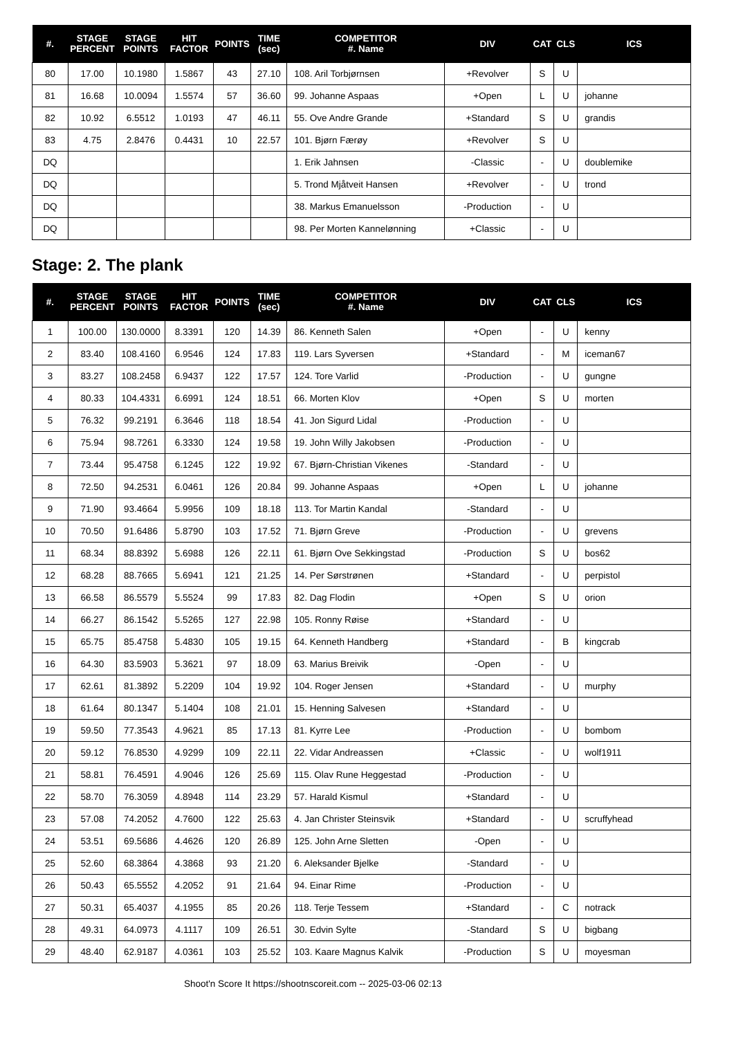| #. | STAGE PERCENT | STAGE POINTS | HIT FACTOR | POINTS | TIME (sec) | COMPETITOR #. Name | DIV | CAT | CLS | ICS |
| --- | --- | --- | --- | --- | --- | --- | --- | --- | --- | --- |
| 80 | 17.00 | 10.1980 | 1.5867 | 43 | 27.10 | 108. Aril Torbjørnsen | +Revolver | S | U | |
| 81 | 16.68 | 10.0094 | 1.5574 | 57 | 36.60 | 99. Johanne Aspaas | +Open | L | U | johanne |
| 82 | 10.92 | 6.5512 | 1.0193 | 47 | 46.11 | 55. Ove Andre Grande | +Standard | S | U | grandis |
| 83 | 4.75 | 2.8476 | 0.4431 | 10 | 22.57 | 101. Bjørn Færøy | +Revolver | S | U | |
| DQ | | | | | | 1. Erik Jahnsen | -Classic | - | U | doublemike |
| DQ | | | | | | 5. Trond Mjåtveit Hansen | +Revolver | - | U | trond |
| DQ | | | | | | 38. Markus Emanuelsson | -Production | - | U | |
| DQ | | | | | | 98. Per Morten Kannelønning | +Classic | - | U | |
Stage: 2. The plank
| #. | STAGE PERCENT | STAGE POINTS | HIT FACTOR | POINTS | TIME (sec) | COMPETITOR #. Name | DIV | CAT | CLS | ICS |
| --- | --- | --- | --- | --- | --- | --- | --- | --- | --- | --- |
| 1 | 100.00 | 130.0000 | 8.3391 | 120 | 14.39 | 86. Kenneth Salen | +Open | - | U | kenny |
| 2 | 83.40 | 108.4160 | 6.9546 | 124 | 17.83 | 119. Lars Syversen | +Standard | - | M | iceman67 |
| 3 | 83.27 | 108.2458 | 6.9437 | 122 | 17.57 | 124. Tore Varlid | -Production | - | U | gungne |
| 4 | 80.33 | 104.4331 | 6.6991 | 124 | 18.51 | 66. Morten Klov | +Open | S | U | morten |
| 5 | 76.32 | 99.2191 | 6.3646 | 118 | 18.54 | 41. Jon Sigurd Lidal | -Production | - | U | |
| 6 | 75.94 | 98.7261 | 6.3330 | 124 | 19.58 | 19. John Willy Jakobsen | -Production | - | U | |
| 7 | 73.44 | 95.4758 | 6.1245 | 122 | 19.92 | 67. Bjørn-Christian Vikenes | -Standard | - | U | |
| 8 | 72.50 | 94.2531 | 6.0461 | 126 | 20.84 | 99. Johanne Aspaas | +Open | L | U | johanne |
| 9 | 71.90 | 93.4664 | 5.9956 | 109 | 18.18 | 113. Tor Martin Kandal | -Standard | - | U | |
| 10 | 70.50 | 91.6486 | 5.8790 | 103 | 17.52 | 71. Bjørn Greve | -Production | - | U | grevens |
| 11 | 68.34 | 88.8392 | 5.6988 | 126 | 22.11 | 61. Bjørn Ove Sekkingstad | -Production | S | U | bos62 |
| 12 | 68.28 | 88.7665 | 5.6941 | 121 | 21.25 | 14. Per Sørstrønen | +Standard | - | U | perpistol |
| 13 | 66.58 | 86.5579 | 5.5524 | 99 | 17.83 | 82. Dag Flodin | +Open | S | U | orion |
| 14 | 66.27 | 86.1542 | 5.5265 | 127 | 22.98 | 105. Ronny Røise | +Standard | - | U | |
| 15 | 65.75 | 85.4758 | 5.4830 | 105 | 19.15 | 64. Kenneth Handberg | +Standard | - | B | kingcrab |
| 16 | 64.30 | 83.5903 | 5.3621 | 97 | 18.09 | 63. Marius Breivik | -Open | - | U | |
| 17 | 62.61 | 81.3892 | 5.2209 | 104 | 19.92 | 104. Roger Jensen | +Standard | - | U | murphy |
| 18 | 61.64 | 80.1347 | 5.1404 | 108 | 21.01 | 15. Henning Salvesen | +Standard | - | U | |
| 19 | 59.50 | 77.3543 | 4.9621 | 85 | 17.13 | 81. Kyrre Lee | -Production | - | U | bombom |
| 20 | 59.12 | 76.8530 | 4.9299 | 109 | 22.11 | 22. Vidar Andreassen | +Classic | - | U | wolf1911 |
| 21 | 58.81 | 76.4591 | 4.9046 | 126 | 25.69 | 115. Olav Rune Heggestad | -Production | - | U | |
| 22 | 58.70 | 76.3059 | 4.8948 | 114 | 23.29 | 57. Harald Kismul | +Standard | - | U | |
| 23 | 57.08 | 74.2052 | 4.7600 | 122 | 25.63 | 4. Jan Christer Steinsvik | +Standard | - | U | scruffyhead |
| 24 | 53.51 | 69.5686 | 4.4626 | 120 | 26.89 | 125. John Arne Sletten | -Open | - | U | |
| 25 | 52.60 | 68.3864 | 4.3868 | 93 | 21.20 | 6. Aleksander Bjelke | -Standard | - | U | |
| 26 | 50.43 | 65.5552 | 4.2052 | 91 | 21.64 | 94. Einar Rime | -Production | - | U | |
| 27 | 50.31 | 65.4037 | 4.1955 | 85 | 20.26 | 118. Terje Tessem | +Standard | - | C | notrack |
| 28 | 49.31 | 64.0973 | 4.1117 | 109 | 26.51 | 30. Edvin Sylte | -Standard | S | U | bigbang |
| 29 | 48.40 | 62.9187 | 4.0361 | 103 | 25.52 | 103. Kaare Magnus Kalvik | -Production | S | U | moyesman |
Shoot'n Score It https://shootnscoreit.com -- 2025-03-06 02:13